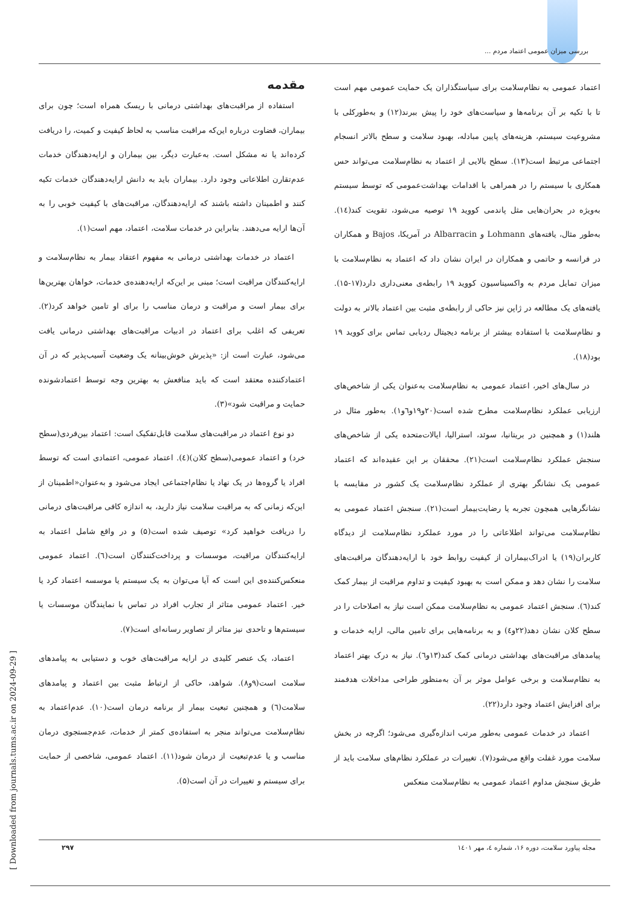بررسی میزان عمومی اعتماد مردم ...
مقدمه
استفاده از مراقبت‌های بهداشتی درمانی با ریسک همراه است؛ چون برای بیماران، قضاوت درباره این‌که مراقبت مناسب به لحاظ کیفیت و کمیت، را دریافت کرده‌اند یا نه مشکل است. به‌عبارت دیگر، بین بیماران و ارایه‌دهندگان خدمات عدم‌تقارن اطلاعاتی وجود دارد. بیماران باید به دانش ارایه‌دهندگان خدمات تکیه کنند و اطمینان داشته باشند که ارایه‌دهندگان، مراقبت‌های با کیفیت خوبی را به آن‌ها ارایه می‌دهند. بنابراین در خدمات سلامت، اعتماد، مهم است(۱).
اعتماد در خدمات بهداشتی درمانی به مفهوم اعتقاد بیمار به نظام‌سلامت و ارایه‌کنندگان مراقبت است؛ مبنی بر این‌که ارایه‌دهنده‌ی خدمات، خواهان بهترین‌ها برای بیمار است و مراقبت و درمان مناسب را برای او تامین خواهد کرد(۲). تعریفی که اغلب برای اعتماد در ادبیات مراقبت‌های بهداشتی درمانی یافت می‌شود، عبارت است از: «پذیرش خوش‌بینانه یک وضعیت آسیب‌پذیر که در آن اعتمادکننده معتقد است که باید منافعش به بهترین وجه توسط اعتمادشونده حمایت و مراقبت شود»(۳).
دو نوع اعتماد در مراقبت‌های سلامت قابل‌تفکیک است: اعتماد بین‌فردی(سطح خرد) و اعتماد عمومی(سطح کلان)(٤). اعتماد عمومی، اعتمادی است که توسط افراد یا گروه‌ها در یک نهاد یا نظام‌اجتماعی ایجاد می‌شود و به‌عنوان«اطمینان از این‌که زمانی که به مراقبت سلامت نیاز دارید، به اندازه کافی مراقبت‌های درمانی را دریافت خواهید کرد» توصیف شده است(۵) و در واقع شامل اعتماد به ارایه‌کنندگان مراقبت، موسسات و پرداخت‌کنندگان است(٦). اعتماد عمومی منعکس‌کننده‌ی این است که آیا می‌توان به یک سیستم یا موسسه اعتماد کرد یا خیر. اعتماد عمومی متاثر از تجارب افراد در تماس با نمایندگان موسسات یا سیستم‌ها و تاحدی نیز متاثر از تصاویر رسانه‌ای است(۷).
اعتماد، یک عنصر کلیدی در ارایه مراقبت‌های خوب و دستیابی به پیامدهای سلامت است(۹و۸). شواهد، حاکی از ارتباط مثبت بین اعتماد و پیامدهای سلامت(٦) و همچنین تبعیت بیمار از برنامه درمان است(۱۰). عدم‌اعتماد به نظام‌سلامت می‌تواند منجر به استفاده‌ی کمتر از خدمات، عدم‌جستجوی درمان مناسب و یا عدم‌تبعیت از درمان شود(۱۱). اعتماد عمومی، شاخصی از حمایت برای سیستم و تغییرات در آن است(۵).
اعتماد عمومی به نظام‌سلامت برای سیاستگذاران یک حمایت عمومی مهم است تا با تکیه بر آن برنامه‌ها و سیاست‌های خود را پیش ببرند(۱۲) و به‌طورکلی با مشروعیت سیستم، هزینه‌های پایین مبادله، بهبود سلامت و سطح بالاتر انسجام اجتماعی مرتبط است(۱۳). سطح بالایی از اعتماد به نظام‌سلامت می‌تواند حس همکاری با سیستم را در همراهی با اقدامات بهداشت‌عمومی که توسط سیستم به‌ویژه در بحران‌هایی مثل پاندمی کووید ۱۹ توصیه می‌شود، تقویت کند(١٤). به‌طور مثال، یافته‌های Lohmann و Albarracin در آمریکا، Bajos و همکاران در فرانسه و حاتمی و همکاران در ایران نشان داد که اعتماد به نظام‌سلامت با میزان تمایل مردم به واکسیناسیون کووید ۱۹ رابطه‌ی معنی‌داری دارد(۱۷-۱۵). یافته‌های یک مطالعه در ژاپن نیز حاکی از رابطه‌ی مثبت بین اعتماد بالاتر به دولت و نظام‌سلامت با استفاده بیشتر از برنامه دیجیتال ردیابی تماس برای کووید ۱۹ بود(۱۸).
در سال‌های اخیر، اعتماد عمومی به نظام‌سلامت به‌عنوان یکی از شاخص‌های ارزیابی عملکرد نظام‌سلامت مطرح شده است(۲۰و۱۹و٦و۱). به‌طور مثال در هلند(۱) و همچنین در بریتانیا، سوئد، استرالیا، ایالات‌متحده یکی از شاخص‌های سنجش عملکرد نظام‌سلامت است(۲۱). محققان بر این عقیده‌اند که اعتماد عمومی یک نشانگر بهتری از عملکرد نظام‌سلامت یک کشور در مقایسه با نشانگرهایی همچون تجربه یا رضایت‌بیمار است(۲۱). سنجش اعتماد عمومی به نظام‌سلامت می‌تواند اطلاعاتی را در مورد عملکرد نظام‌سلامت از دیدگاه کاربران(۱۹) یا ادراک‌بیماران از کیفیت روابط خود با ارایه‌دهندگان مراقبت‌های سلامت را نشان دهد و ممکن است به بهبود کیفیت و تداوم مراقبت از بیمار کمک کند(٦). سنجش اعتماد عمومی به نظام‌سلامت ممکن است نیاز به اصلاحات را در سطح کلان نشان دهد(۲۲و٤) و به برنامه‌هایی برای تامین مالی، ارایه خدمات و پیامدهای مراقبت‌های بهداشتی درمانی کمک کند(۱۳و٦). نیاز به درک بهتر اعتماد به نظام‌سلامت و برخی عوامل موثر بر آن به‌منظور طراحی مداخلات هدفمند برای افزایش اعتماد وجود دارد(۲۲).
اعتماد در خدمات عمومی به‌طور مرتب اندازه‌گیری می‌شود؛ اگرچه در بخش سلامت مورد غفلت واقع می‌شود(۷). تغییرات در عملکرد نظام‌های سلامت باید از طریق سنجش مداوم اعتماد عمومی به نظام‌سلامت منعکس
مجله پیاورد سلامت، دوره ۱۶، شماره ٤، مهر ۱٤۰۱ ۲۹۷
[ Downloaded from journals.tums.ac.ir on 2024-09-29 ]